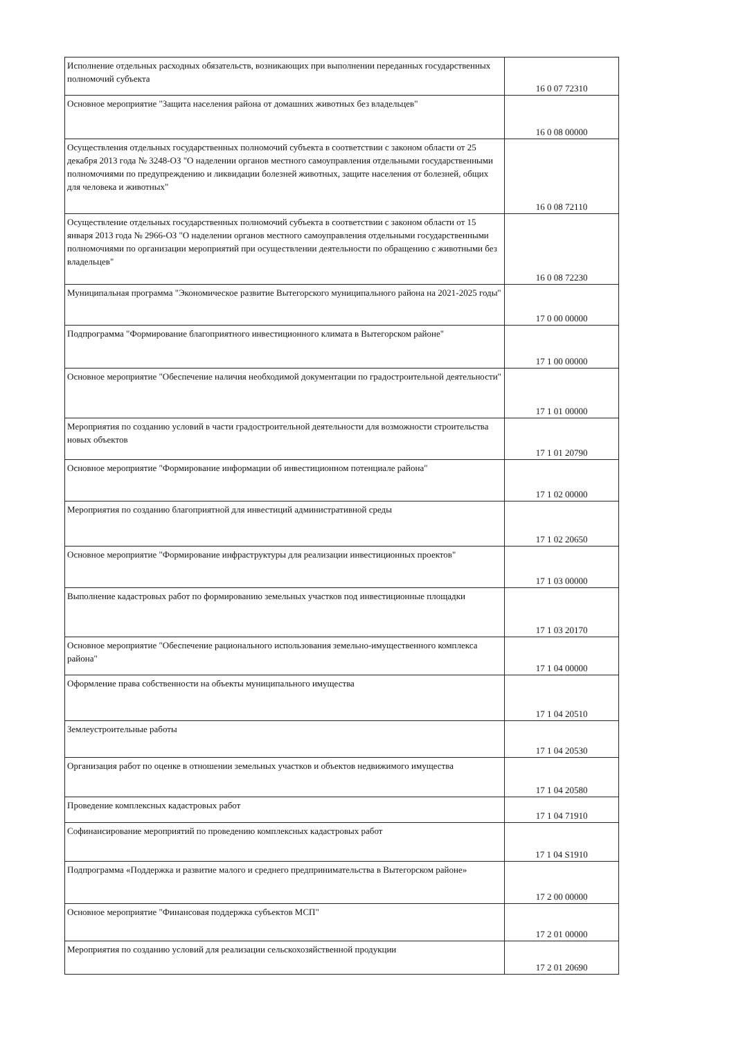| Исполнение отдельных расходных обязательств, возникающих при выполнении переданных государственных полномочий субъекта | 16 0 07 72310 |
| Основное мероприятие "Защита населения района от домашних животных без владельцев" | 16 0 08 00000 |
| Осуществления отдельных государственных полномочий субъекта в соответствии с законом области от 25 декабря 2013 года № 3248-ОЗ "О наделении органов местного самоуправления отдельными государственными полномочиями по предупреждению и ликвидации болезней животных, защите населения от болезней, общих для человека и животных" | 16 0 08 72110 |
| Осуществление отдельных государственных полномочий субъекта в соответствии с законом области от 15 января 2013 года № 2966-ОЗ "О наделении органов местного самоуправления отдельными государственными полномочиями по организации мероприятий при осуществлении деятельности по обращению с животными без владельцев" | 16 0 08 72230 |
| Муниципальная программа "Экономическое развитие Вытегорского муниципального района на 2021-2025 годы" | 17 0 00 00000 |
| Подпрограмма "Формирование благоприятного инвестиционного климата в Вытегорском районе" | 17 1 00 00000 |
| Основное мероприятие "Обеспечение наличия необходимой документации по градостроительной деятельности" | 17 1 01 00000 |
| Мероприятия по созданию условий в части градостроительной деятельности для возможности строительства новых объектов | 17 1 01 20790 |
| Основное мероприятие "Формирование информации об инвестиционном потенциале района" | 17 1 02 00000 |
| Мероприятия по созданию благоприятной для инвестиций административной среды | 17 1 02 20650 |
| Основное мероприятие "Формирование инфраструктуры для реализации инвестиционных проектов" | 17 1 03 00000 |
| Выполнение кадастровых работ по формированию земельных участков под инвестиционные площадки | 17 1 03 20170 |
| Основное мероприятие "Обеспечение рационального использования земельно-имущественного комплекса района" | 17 1 04 00000 |
| Оформление права собственности на объекты муниципального имущества | 17 1 04 20510 |
| Землеустроительные работы | 17 1 04 20530 |
| Организация работ по оценке в отношении земельных участков и объектов недвижимого имущества | 17 1 04 20580 |
| Проведение комплексных кадастровых работ | 17 1 04 71910 |
| Софинансирование мероприятий по проведению комплексных кадастровых работ | 17 1 04 S1910 |
| Подпрограмма «Поддержка и развитие малого и среднего предпринимательства в Вытегорском районе» | 17 2 00 00000 |
| Основное мероприятие "Финансовая поддержка субъектов МСП" | 17 2 01 00000 |
| Мероприятия по созданию условий для реализации сельскохозяйственной продукции | 17 2 01 20690 |